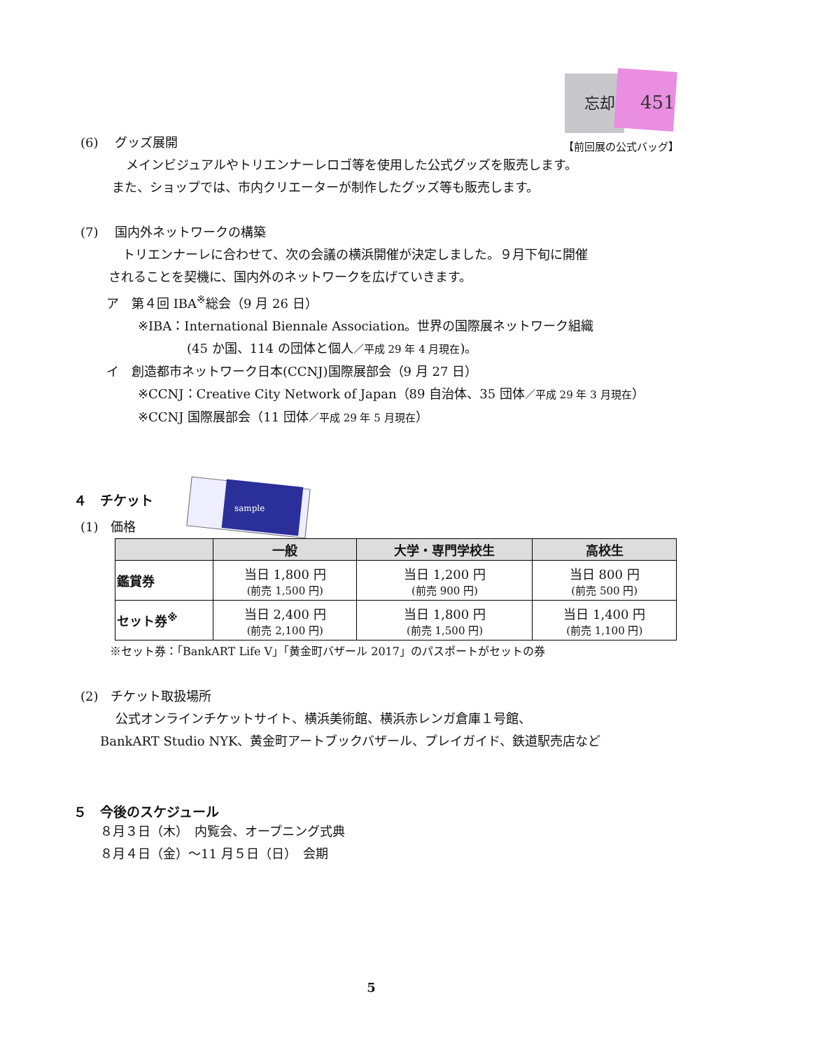451
忘却
(6)　 グッズ展開 【前回展の公式バッグ】
メインビジュアルやトリエンナーレロゴ等を使用した公式グッズを販売します。
また、ショップでは、市内クリエーターが制作したグッズ等も販売します。
(7)　 国内外ネットワークの構築
トリエンナーレに合わせて、次の会議の横浜開催が決定しました。９月下旬に開催
されることを契機に、国内外のネットワークを広げていきます。
ア　第４回 IBA<sup>※</sup>総会（9 月 26 日）
※IBA：International Biennale Association。世界の国際展ネットワーク組織
(45 か国、114 の団体と個人／平成 29 年 4 月現在)。
イ　創造都市ネットワーク日本(CCNJ)国際展部会（9 月 27 日）
※CCNJ：Creative City Network of Japan（89 自治体、35 団体／平成 29 年 3 月現在）
※CCNJ 国際展部会（11 団体／平成 29 年 5 月現在）
sample
４　チケット
(1)　価格
| | 一般 | 大学・専門学校生 | 高校生 |
| --- | --- | --- | --- |
| 鑑賞券 | 当日 1,800 円 (前売 1,500 円) | 当日 1,200 円 (前売 900 円) | 当日 800 円 (前売 500 円) |
| セット券<sup>※</sup> | 当日 2,400 円 (前売 2,100 円) | 当日 1,800 円 (前売 1,500 円) | 当日 1,400 円 (前売 1,100 円) |
※セット券：「BankART Life V」「黄金町バザール 2017」のパスポートがセットの券
(2)　チケット取扱場所
公式オンラインチケットサイト、横浜美術館、横浜赤レンガ倉庫１号館、
BankART Studio NYK、黄金町アートブックバザール、プレイガイド、鉄道駅売店など
５　今後のスケジュール
８月３日（木）　内覧会、オープニング式典
８月４日（金）～11 月５日（日）　会期
5